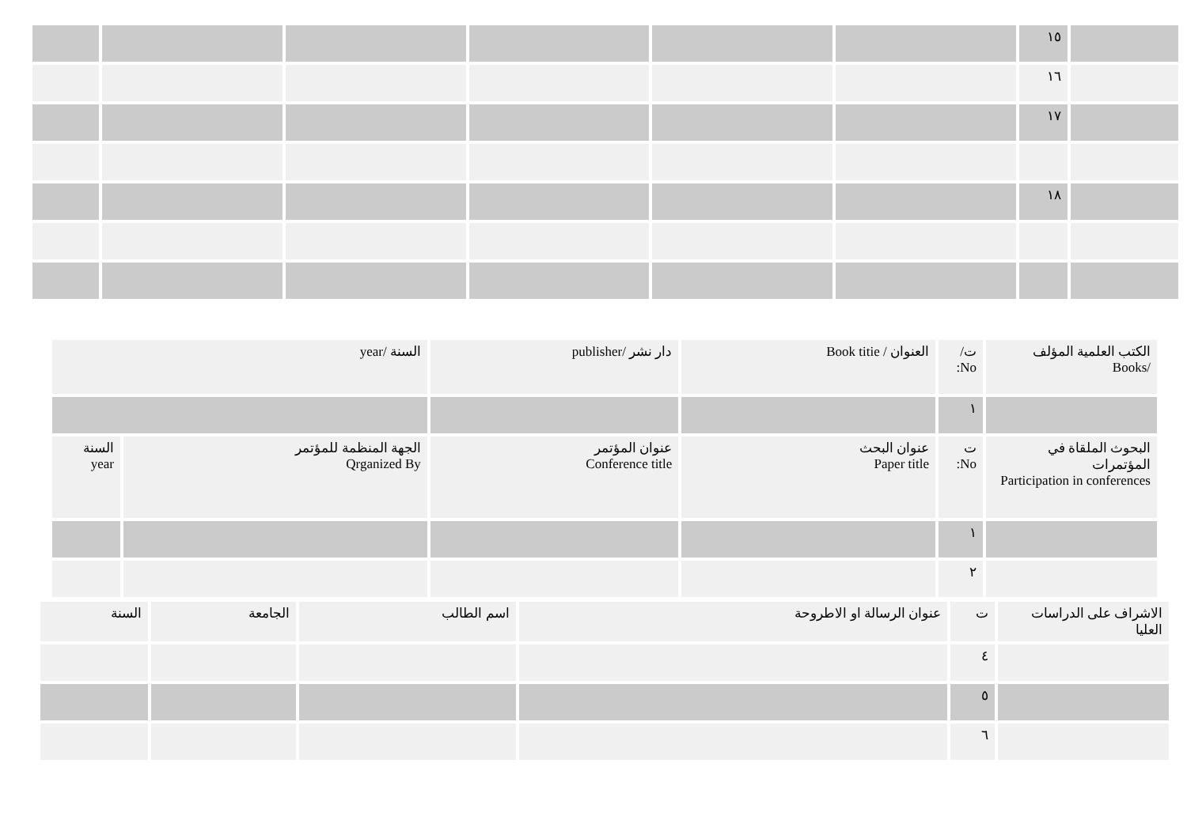| | ١٥ | | | | | | |
| | ١٦ | | | | | | |
| | ١٧ | | | | | | |
| | ١٨ | | | | | | |
| الكتب العلمية المؤلف /Books | ت/ No: | العنوان / Book titie | دار نشر /publisher | السنة /year | |
| | ١ | | | | |
| البحوث الملقاة في المؤتمرات Participation in conferences | ت No: | عنوان البحث Paper title | عنوان المؤتمر Conference title | الجهة المنظمة للمؤتمر Qrganized By | السنة year |
| | ١ | | | | |
| | ٢ | | | | |
| الاشراف على الدراسات العليا | ت | عنوان الرسالة او الاطروحة | اسم الطالب | الجامعة | السنة |
| | ٤ | | | | |
| | ٥ | | | | |
| | ٦ | | | | |